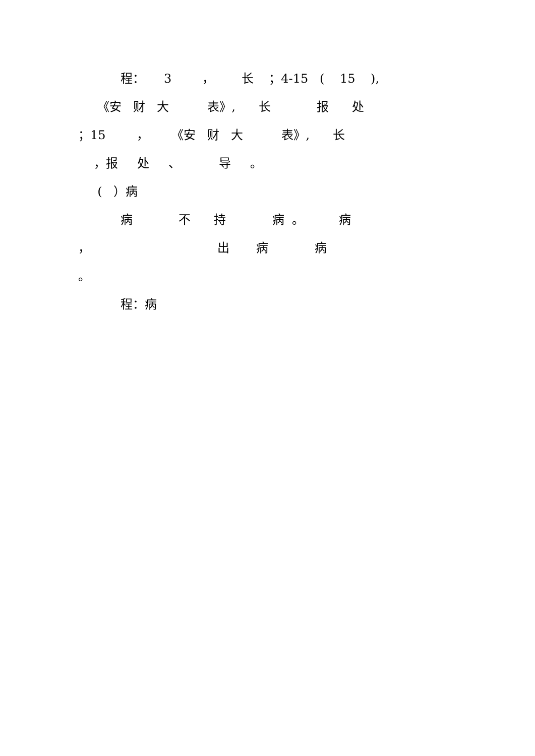程： 3 ， 长 ；4-15 ( 15 ),
《安 财 大 表》, 长 报 处
；15 ， 《安 财 大 表》, 长
，报 处 、 导 。
( ）病
病 不 持 病 。 病
， 出 病 病
。
程：病